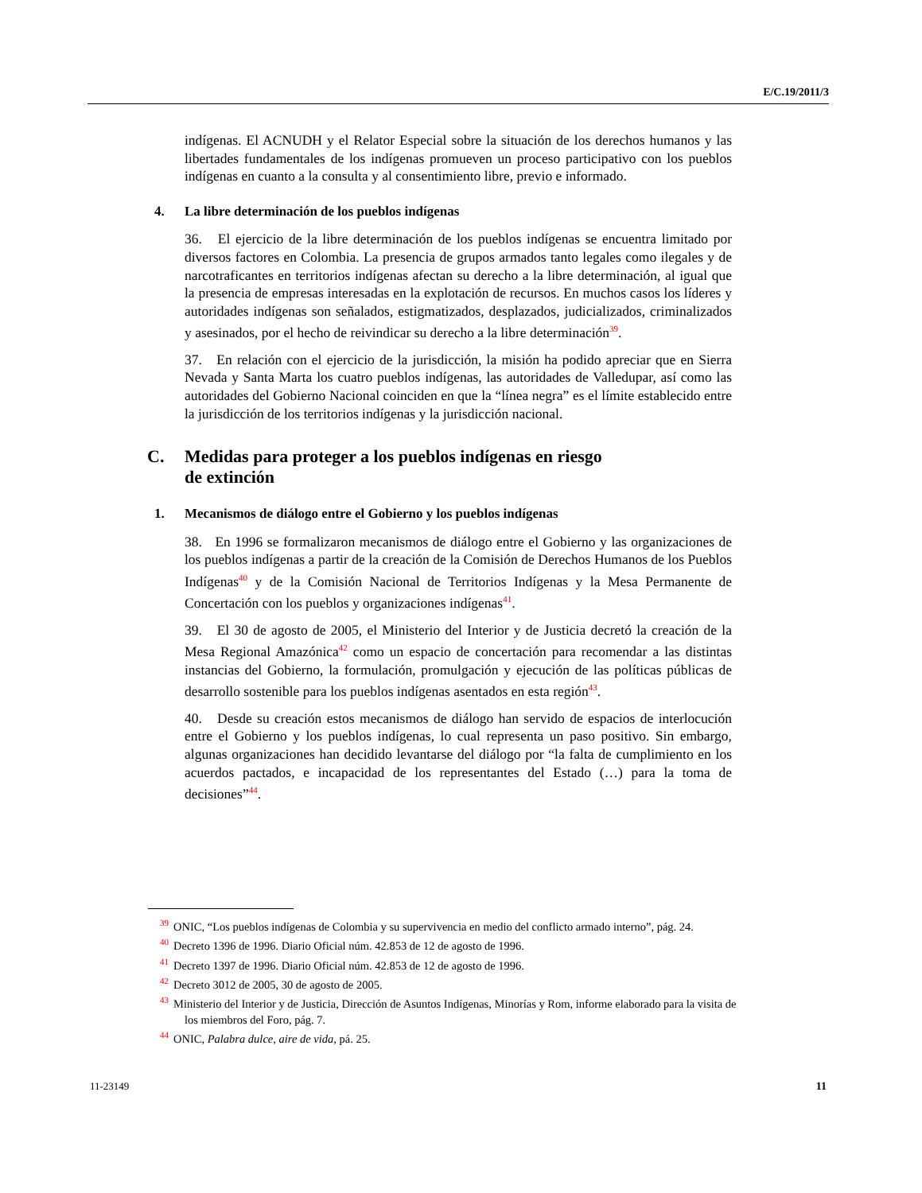E/C.19/2011/3
indígenas. El ACNUDH y el Relator Especial sobre la situación de los derechos humanos y las libertades fundamentales de los indígenas promueven un proceso participativo con los pueblos indígenas en cuanto a la consulta y al consentimiento libre, previo e informado.
4. La libre determinación de los pueblos indígenas
36. El ejercicio de la libre determinación de los pueblos indígenas se encuentra limitado por diversos factores en Colombia. La presencia de grupos armados tanto legales como ilegales y de narcotraficantes en territorios indígenas afectan su derecho a la libre determinación, al igual que la presencia de empresas interesadas en la explotación de recursos. En muchos casos los líderes y autoridades indígenas son señalados, estigmatizados, desplazados, judicializados, criminalizados y asesinados, por el hecho de reivindicar su derecho a la libre determinación<sup>39</sup>.
37. En relación con el ejercicio de la jurisdicción, la misión ha podido apreciar que en Sierra Nevada y Santa Marta los cuatro pueblos indígenas, las autoridades de Valledupar, así como las autoridades del Gobierno Nacional coinciden en que la “línea negra” es el límite establecido entre la jurisdicción de los territorios indígenas y la jurisdicción nacional.
C. Medidas para proteger a los pueblos indígenas en riesgo
de extinción
1. Mecanismos de diálogo entre el Gobierno y los pueblos indígenas
38. En 1996 se formalizaron mecanismos de diálogo entre el Gobierno y las organizaciones de los pueblos indígenas a partir de la creación de la Comisión de Derechos Humanos de los Pueblos Indígenas<sup>40</sup> y de la Comisión Nacional de Territorios Indígenas y la Mesa Permanente de Concertación con los pueblos y organizaciones indígenas<sup>41</sup>.
39. El 30 de agosto de 2005, el Ministerio del Interior y de Justicia decretó la creación de la Mesa Regional Amazónica<sup>42</sup> como un espacio de concertación para recomendar a las distintas instancias del Gobierno, la formulación, promulgación y ejecución de las políticas públicas de desarrollo sostenible para los pueblos indígenas asentados en esta región<sup>43</sup>.
40. Desde su creación estos mecanismos de diálogo han servido de espacios de interlocución entre el Gobierno y los pueblos indígenas, lo cual representa un paso positivo. Sin embargo, algunas organizaciones han decidido levantarse del diálogo por “la falta de cumplimiento en los acuerdos pactados, e incapacidad de los representantes del Estado (…) para la toma de decisiones”<sup>44</sup>.
<sup>39</sup>ONIC, “Los pueblos indígenas de Colombia y su supervivencia en medio del conflicto armado interno”, pág. 24.
<sup>40</sup> Decreto 1396 de 1996. Diario Oficial núm. 42.853 de 12 de agosto de 1996.
<sup>41</sup> Decreto 1397 de 1996. Diario Oficial núm. 42.853 de 12 de agosto de 1996.
<sup>42</sup> Decreto 3012 de 2005, 30 de agosto de 2005.
<sup>43</sup> Ministerio del Interior y de Justicia, Dirección de Asuntos Indígenas, Minorías y Rom, informe elaborado para la visita de los miembros del Foro, pág. 7.
<sup>44</sup>ONIC, Palabra dulce, aire de vida, pá. 25.
11-23149 11